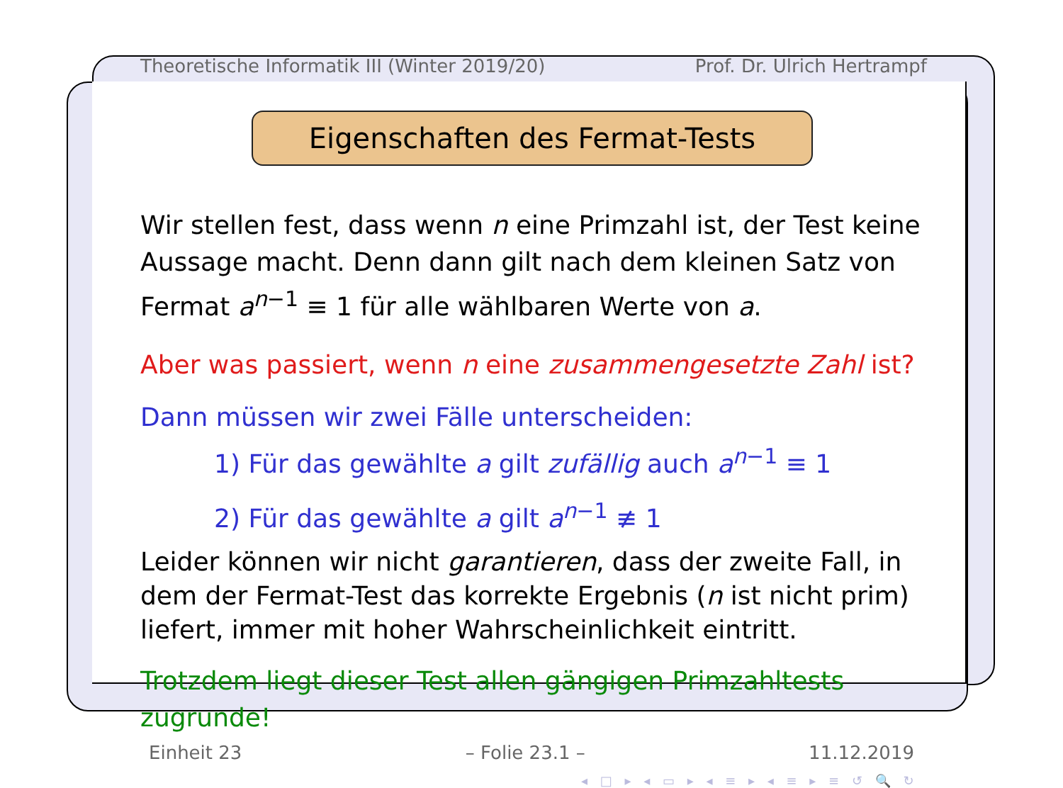Theoretische Informatik III (Winter 2019/20) Prof. Dr. Ulrich Hertrampf
Eigenschaften des Fermat-Tests
Wir stellen fest, dass wenn n eine Primzahl ist, der Test keine Aussage macht. Denn dann gilt nach dem kleinen Satz von Fermat a<sup>n−1</sup> ≡ 1 für alle wählbaren Werte von a.
Aber was passiert, wenn n eine zusammengesetzte Zahl ist?
Dann müssen wir zwei Fälle unterscheiden:
1) Für das gewählte a gilt zufällig auch a<sup>n−1</sup> ≡ 1
2) Für das gewählte a gilt a<sup>n−1</sup> ≢ 1
Leider können wir nicht garantieren, dass der zweite Fall, in dem der Fermat-Test das korrekte Ergebnis (n ist nicht prim) liefert, immer mit hoher Wahrscheinlichkeit eintritt.
Trotzdem liegt dieser Test allen gängigen Primzahltests zugrunde!
Einheit 23 – Folie 23.1 – 11.12.2019
◂ □ ▸ ◂ ▭ ▸ ◂ ≡ ▸ ◂ ≡ ▸ ≡ ↺ 🔍 ↻